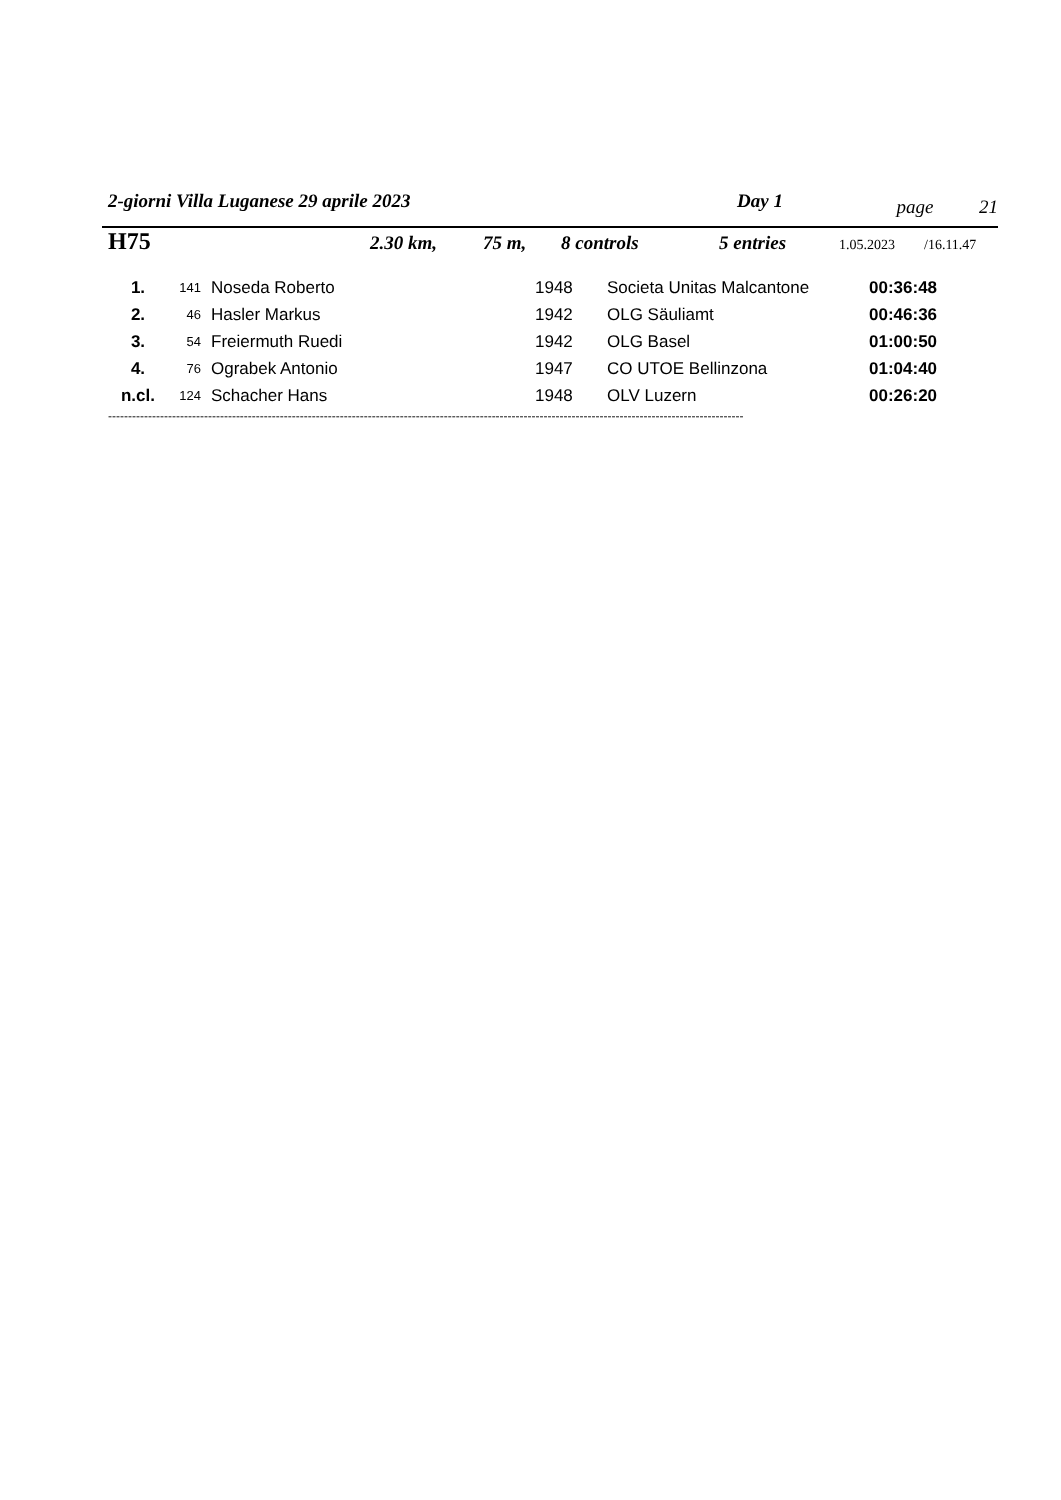2-giorni Villa Luganese 29 aprile 2023 Day 1 page 21
H75 2.30 km, 75 m, 8 controls 5 entries 1.05.2023 /16.11.47
| 1. | 141 | Noseda Roberto | 1948 | Societa Unitas Malcantone | 00:36:48 |
| 2. | 46 | Hasler Markus | 1942 | OLG Säuliamt | 00:46:36 |
| 3. | 54 | Freiermuth Ruedi | 1942 | OLG Basel | 01:00:50 |
| 4. | 76 | Ograbek Antonio | 1947 | CO UTOE Bellinzona | 01:04:40 |
| n.cl. | 124 | Schacher Hans | 1948 | OLV Luzern | 00:26:20 |
---------------------------------------------------------------------------------------------------------------------------------------------------------------